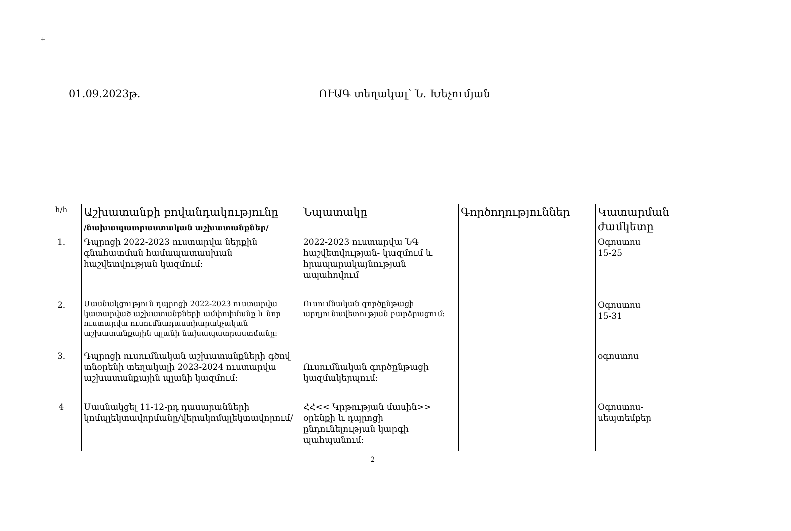+
01.09.2023թ. ՈՒԱԳ տեղակալ՝ Ն. Խեչումյան
| h/h | Աշխատանքի բովանդակությունը /նախապատրաստական աշխատանքներ/ | Նպատակը | Գործողություններ | Կատարման ժամկետը |
| --- | --- | --- | --- | --- |
| 1. | Դպրոցի 2022-2023 ուստարվա ներքին գնահատման համապատասխան հաշվետվության կազմում: | 2022-2023 ուստարվա ՆԳ հաշվետվության- կազմում և հրապարակայնության ապահովում | | Օգոստոս 15-25 |
| 2. | Մասնակցություն դպրոցի 2022-2023 ուստարվա կատարված աշխատանքների ամփոփմանը և նոր ուստարվա ուսումնադաստիարակչական աշխատանքային պլանի նախապատրաստմանը: | Ուսումնական գործընթացի արդյունավետության բարձրացում: | | Օգոստոս 15-31 |
| 3. | Դպրոցի ուսումնական աշխատանքների գծով տնօրենի տեղակալի 2023-2024 ուստարվա աշխատանքային պլանի կազմում: | Ուսումնական գործընթացի կազմակերպում: | | օգոստոս |
| 4 | Մասնակցել 11-12-րդ դասարանների կոմպլեկտավորմանը/վերակոմպլեկտավորում/ | ՀՀ<< Կրթության մասին>> օրենքի և դպրոցի ընդունելության կարգի պահպանում: | | Օգոստոս-սեպտեմբեր |
2